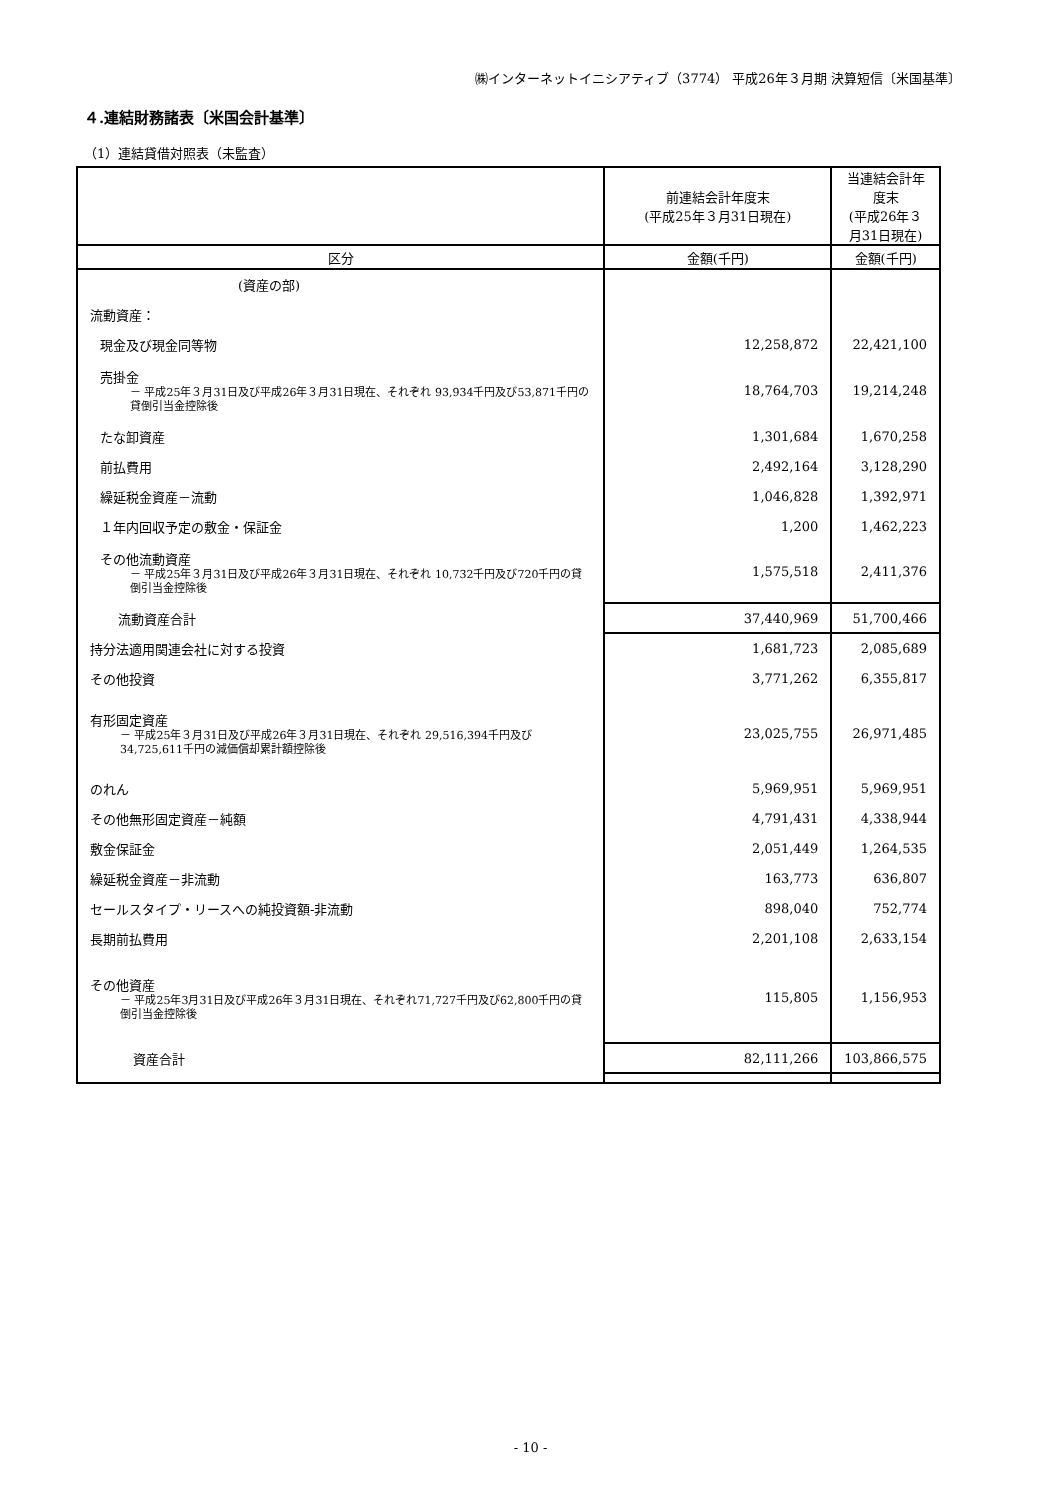㈱インターネットイニシアティブ（3774） 平成26年３月期 決算短信〔米国基準〕
４.連結財務諸表〔米国会計基準〕
（1）連結貸借対照表（未監査）
| | 前連結会計年度末 (平成25年３月31日現在) | 当連結会計年度末 (平成26年３月31日現在) |
| 区分 | 金額(千円) | 金額(千円) |
| (資産の部) | | |
| 流動資産： | | |
| 現金及び現金同等物 | 12,258,872 | 22,421,100 |
| 売掛金 － 平成25年３月31日及び平成26年３月31日現在、それぞれ 93,934千円及び53,871千円の貸倒引当金控除後 | 18,764,703 | 19,214,248 |
| たな卸資産 | 1,301,684 | 1,670,258 |
| 前払費用 | 2,492,164 | 3,128,290 |
| 繰延税金資産－流動 | 1,046,828 | 1,392,971 |
| １年内回収予定の敷金・保証金 | 1,200 | 1,462,223 |
| その他流動資産 － 平成25年３月31日及び平成26年３月31日現在、それぞれ 10,732千円及び720千円の貸倒引当金控除後 | 1,575,518 | 2,411,376 |
| 流動資産合計 | 37,440,969 | 51,700,466 |
| 持分法適用関連会社に対する投資 | 1,681,723 | 2,085,689 |
| その他投資 | 3,771,262 | 6,355,817 |
| 有形固定資産 － 平成25年３月31日及び平成26年３月31日現在、それぞれ 29,516,394千円及び34,725,611千円の減価償却累計額控除後 | 23,025,755 | 26,971,485 |
| のれん | 5,969,951 | 5,969,951 |
| その他無形固定資産－純額 | 4,791,431 | 4,338,944 |
| 敷金保証金 | 2,051,449 | 1,264,535 |
| 繰延税金資産－非流動 | 163,773 | 636,807 |
| セールスタイプ・リースへの純投資額-非流動 | 898,040 | 752,774 |
| 長期前払費用 | 2,201,108 | 2,633,154 |
| その他資産 － 平成25年3月31日及び平成26年３月31日現在、それぞれ71,727千円及び62,800千円の貸倒引当金控除後 | 115,805 | 1,156,953 |
| 資産合計 | 82,111,266 | 103,866,575 |
- 10 -